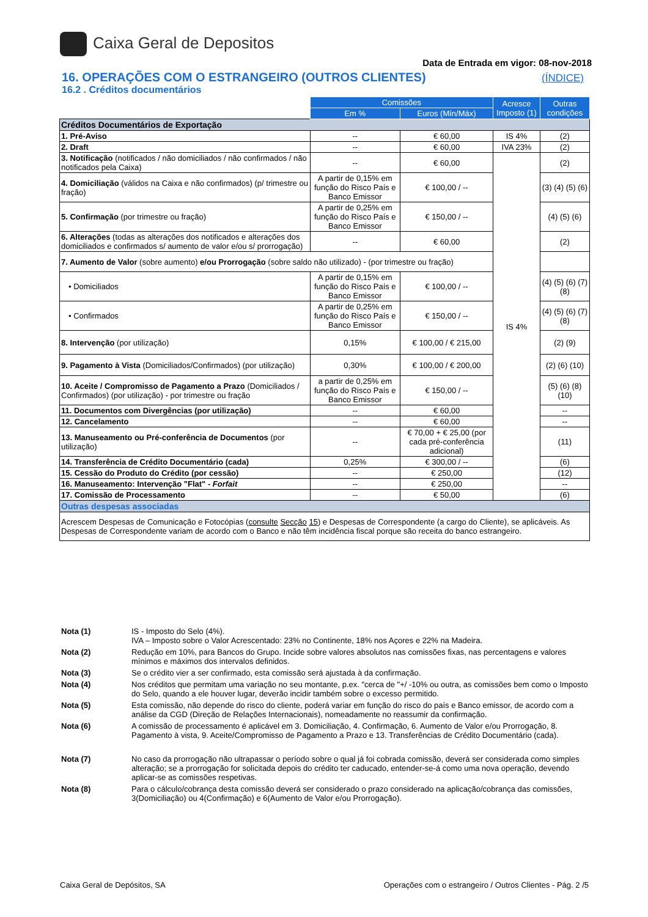Caixa Geral de Depositos
Data de Entrada em vigor: 08-nov-2018
16. OPERAÇÕES COM O ESTRANGEIRO (OUTROS CLIENTES)
(ÍNDICE)
16.2 . Créditos documentários
| | Comissões | | Acresce Imposto (1) | Outras condições |
| --- | --- | --- | --- | --- |
| | Em % | Euros (Mín/Máx) | | |
| Créditos Documentários de Exportação | | | | |
| 1. Pré-Aviso | -- | € 60,00 | IS 4% | (2) |
| 2. Draft | -- | € 60,00 | IVA 23% | (2) |
| 3. Notificação (notificados / não domiciliados / não confirmados / não notificados pela Caixa) | -- | € 60,00 | IS 4% | (2) |
| 4. Domiciliação (válidos na Caixa e não confirmados) (p/ trimestre ou fração) | A partir de 0,15% em função do Risco País e Banco Emissor | € 100,00 / -- | | (3) (4) (5) (6) |
| 5. Confirmação (por trimestre ou fração) | A partir de 0,25% em função do Risco País e Banco Emissor | € 150,00 / -- | | (4) (5) (6) |
| 6. Alterações (todas as alterações dos notificados e alterações dos domiciliados e confirmados s/ aumento de valor e/ou s/ prorrogação) | -- | € 60,00 | | (2) |
| 7. Aumento de Valor (sobre aumento) e/ou Prorrogação (sobre saldo não utilizado) - (por trimestre ou fração) | | | | |
| • Domiciliados | A partir de 0,15% em função do Risco País e Banco Emissor | € 100,00 / -- | | (4) (5) (6) (7) (8) |
| • Confirmados | A partir de 0,25% em função do Risco País e Banco Emissor | € 150,00 / -- | | (4) (5) (6) (7) (8) |
| 8. Intervenção (por utilização) | 0,15% | € 100,00 / € 215,00 | | (2) (9) |
| 9. Pagamento à Vista (Domiciliados/Confirmados) (por utilização) | 0,30% | € 100,00 / € 200,00 | | (2) (6) (10) |
| 10. Aceite / Compromisso de Pagamento a Prazo (Domiciliados / Confirmados) (por utilização) - por trimestre ou fração | a partir de 0,25% em função do Risco País e Banco Emissor | € 150,00 / -- | | (5) (6) (8) (10) |
| 11. Documentos com Divergências (por utilização) | -- | € 60,00 | | -- |
| 12. Cancelamento | -- | € 60,00 | | -- |
| 13. Manuseamento ou Pré-conferência de Documentos (por utilização) | -- | € 70,00 + € 25,00 (por cada pré-conferência adicional) | | (11) |
| 14. Transferência de Crédito Documentário (cada) | 0,25% | € 300,00 / -- | | (6) |
| 15. Cessão do Produto do Crédito (por cessão) | -- | € 250,00 | | (12) |
| 16. Manuseamento: Intervenção "Flat" - Forfait | -- | € 250,00 | | -- |
| 17. Comissão de Processamento | -- | € 50,00 | | (6) |
| Outras despesas associadas | | | | |
| Acrescem Despesas de Comunicação e Fotocópias ( consulte Secção 15 ) e Despesas de Correspondente (a cargo do Cliente), se aplicáveis. As Despesas de Correspondente variam de acordo com o Banco e não têm incidência fiscal porque são receita do banco estrangeiro. | | | | |
Nota (1) IS - Imposto do Selo (4%).
IVA – Imposto sobre o Valor Acrescentado: 23% no Continente, 18% nos Açores e 22% na Madeira.
Nota (2) Redução em 10%, para Bancos do Grupo. Incide sobre valores absolutos nas comissões fixas, nas percentagens e valores mínimos e máximos dos intervalos definidos.
Nota (3) Se o crédito vier a ser confirmado, esta comissão será ajustada à da confirmação.
Nota (4) Nos créditos que permitam uma variação no seu montante, p.ex. "cerca de "+/ -10% ou outra, as comissões bem como o Imposto do Selo, quando a ele houver lugar, deverão incidir também sobre o excesso permitido.
Nota (5) Esta comissão, não depende do risco do cliente, poderá variar em função do risco do país e Banco emissor, de acordo com a análise da CGD (Direção de Relações Internacionais), nomeadamente no reassumir da confirmação.
Nota (6) A comissão de processamento é aplicável em 3. Domiciliação, 4. Confirmação, 6. Aumento de Valor e/ou Prorrogação, 8. Pagamento à vista, 9. Aceite/Compromisso de Pagamento a Prazo e 13. Transferências de Crédito Documentário (cada).
Nota (7) No caso da prorrogação não ultrapassar o período sobre o qual já foi cobrada comissão, deverá ser considerada como simples alteração; se a prorrogação for solicitada depois do crédito ter caducado, entender-se-á como uma nova operação, devendo aplicar-se as comissões respetivas.
Nota (8) Para o cálculo/cobrança desta comissão deverá ser considerado o prazo considerado na aplicação/cobrança das comissões, 3(Domiciliação) ou 4(Confirmação) e 6(Aumento de Valor e/ou Prorrogação).
Caixa Geral de Depósitos, SA Operações com o estrangeiro / Outros Clientes - Pág. 2 /5